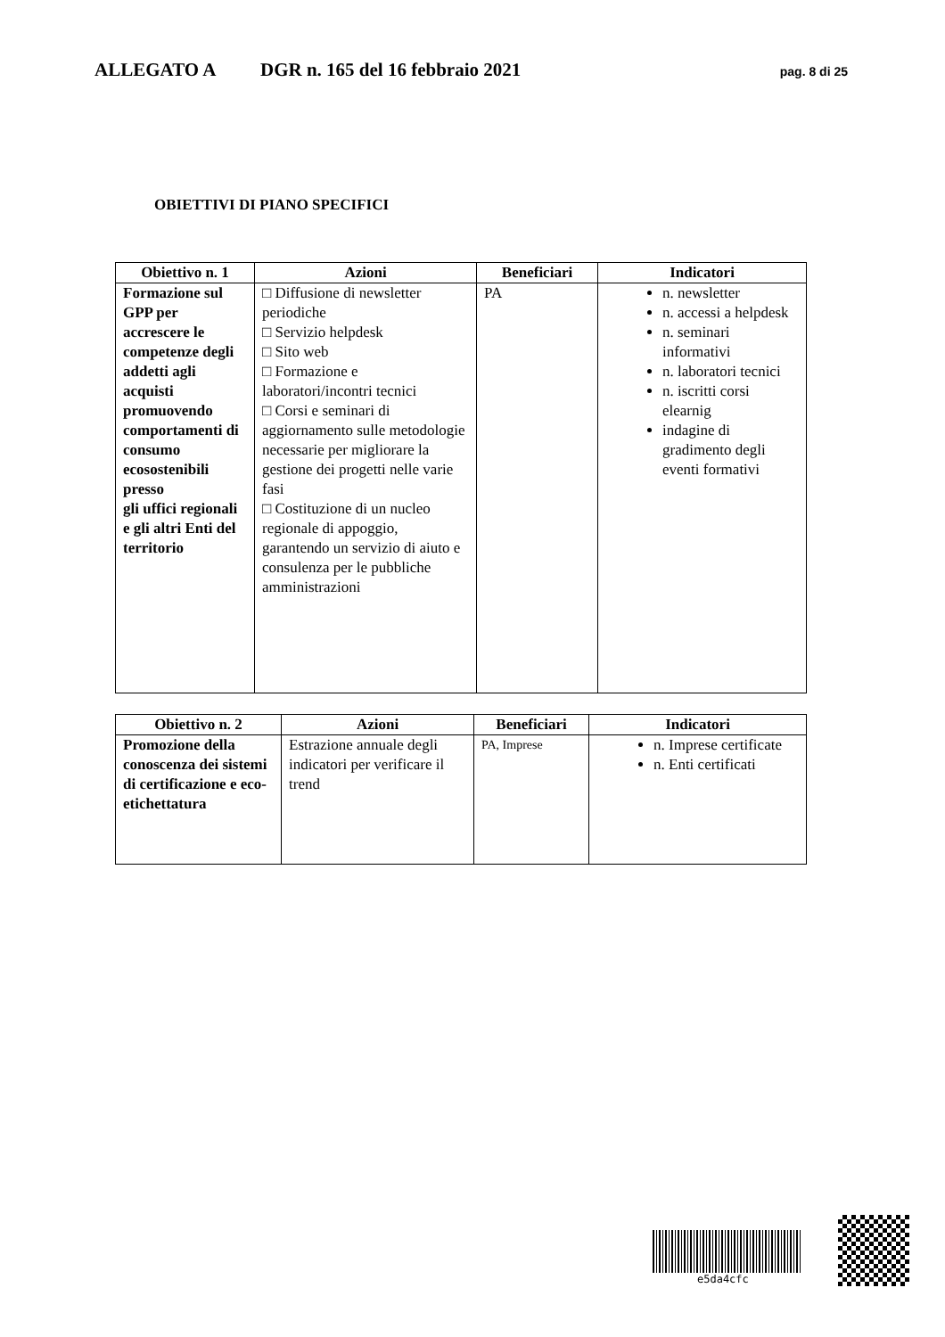ALLEGATO A DGR n. 165 del 16 febbraio 2021 pag. 8 di 25
OBIETTIVI DI PIANO SPECIFICI
| Obiettivo n. 1 | Azioni | Beneficiari | Indicatori |
| --- | --- | --- | --- |
| Formazione sul GPP per accrescere le competenze degli addetti agli acquisti promuovendo comportamenti di consumo ecosostenibili presso gli uffici regionali e gli altri Enti del territorio | □ Diffusione di newsletter periodiche □ Servizio helpdesk □ Sito web □ Formazione e laboratori/incontri tecnici □ Corsi e seminari di aggiornamento sulle metodologie necessarie per migliorare la gestione dei progetti nelle varie fasi □ Costituzione di un nucleo regionale di appoggio, garantendo un servizio di aiuto e consulenza per le pubbliche amministrazioni | PA | n. newsletter n. accessi a helpdesk n. seminari informativi n. laboratori tecnici n. iscritti corsi elearnig indagine di gradimento degli eventi formativi |
| Obiettivo n. 2 | Azioni | Beneficiari | Indicatori |
| --- | --- | --- | --- |
| Promozione della conoscenza dei sistemi di certificazione e eco-etichettatura | Estrazione annuale degli indicatori per verificare il trend | PA, Imprese | n. Imprese certificate n. Enti certificati |
e5da4cfc